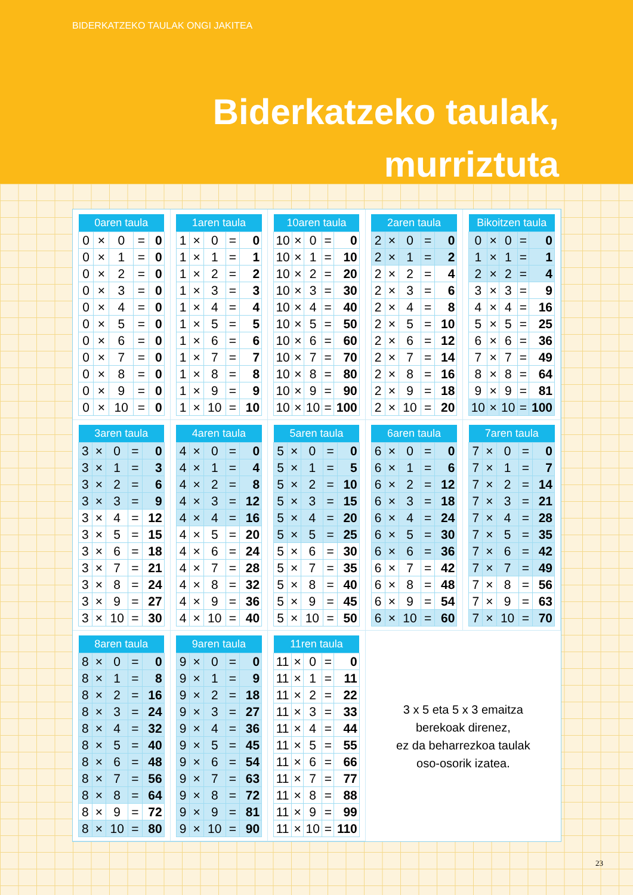BIDERKATZEKO TAULAK ONGI JAKITEA
Biderkatzeko taulak,
murriztuta
| 0aren taula | | | | |
| --- | --- | --- | --- | --- |
| 0 | × | 0 | = | 0 |
| 0 | × | 1 | = | 0 |
| 0 | × | 2 | = | 0 |
| 0 | × | 3 | = | 0 |
| 0 | × | 4 | = | 0 |
| 0 | × | 5 | = | 0 |
| 0 | × | 6 | = | 0 |
| 0 | × | 7 | = | 0 |
| 0 | × | 8 | = | 0 |
| 0 | × | 9 | = | 0 |
| 0 | × | 10 | = | 0 |
| 1aren taula | | | | |
| --- | --- | --- | --- | --- |
| 1 | × | 0 | = | 0 |
| 1 | × | 1 | = | 1 |
| 1 | × | 2 | = | 2 |
| 1 | × | 3 | = | 3 |
| 1 | × | 4 | = | 4 |
| 1 | × | 5 | = | 5 |
| 1 | × | 6 | = | 6 |
| 1 | × | 7 | = | 7 |
| 1 | × | 8 | = | 8 |
| 1 | × | 9 | = | 9 |
| 1 | × | 10 | = | 10 |
| 10aren taula | | | | |
| --- | --- | --- | --- | --- |
| 10 | × | 0 | = | 0 |
| 10 | × | 1 | = | 10 |
| 10 | × | 2 | = | 20 |
| 10 | × | 3 | = | 30 |
| 10 | × | 4 | = | 40 |
| 10 | × | 5 | = | 50 |
| 10 | × | 6 | = | 60 |
| 10 | × | 7 | = | 70 |
| 10 | × | 8 | = | 80 |
| 10 | × | 9 | = | 90 |
| 10 | × | 10 | = | 100 |
| 2aren taula | | | | |
| --- | --- | --- | --- | --- |
| 2 | × | 0 | = | 0 |
| 2 | × | 1 | = | 2 |
| 2 | × | 2 | = | 4 |
| 2 | × | 3 | = | 6 |
| 2 | × | 4 | = | 8 |
| 2 | × | 5 | = | 10 |
| 2 | × | 6 | = | 12 |
| 2 | × | 7 | = | 14 |
| 2 | × | 8 | = | 16 |
| 2 | × | 9 | = | 18 |
| 2 | × | 10 | = | 20 |
| Bikoitzen taula | | | | |
| --- | --- | --- | --- | --- |
| 0 | × | 0 | = | 0 |
| 1 | × | 1 | = | 1 |
| 2 | × | 2 | = | 4 |
| 3 | × | 3 | = | 9 |
| 4 | × | 4 | = | 16 |
| 5 | × | 5 | = | 25 |
| 6 | × | 6 | = | 36 |
| 7 | × | 7 | = | 49 |
| 8 | × | 8 | = | 64 |
| 9 | × | 9 | = | 81 |
| 10 | × | 10 | = | 100 |
| 3aren taula | | | | |
| --- | --- | --- | --- | --- |
| 3 | × | 0 | = | 0 |
| 3 | × | 1 | = | 3 |
| 3 | × | 2 | = | 6 |
| 3 | × | 3 | = | 9 |
| 3 | × | 4 | = | 12 |
| 3 | × | 5 | = | 15 |
| 3 | × | 6 | = | 18 |
| 3 | × | 7 | = | 21 |
| 3 | × | 8 | = | 24 |
| 3 | × | 9 | = | 27 |
| 3 | × | 10 | = | 30 |
| 4aren taula | | | | |
| --- | --- | --- | --- | --- |
| 4 | × | 0 | = | 0 |
| 4 | × | 1 | = | 4 |
| 4 | × | 2 | = | 8 |
| 4 | × | 3 | = | 12 |
| 4 | × | 4 | = | 16 |
| 4 | × | 5 | = | 20 |
| 4 | × | 6 | = | 24 |
| 4 | × | 7 | = | 28 |
| 4 | × | 8 | = | 32 |
| 4 | × | 9 | = | 36 |
| 4 | × | 10 | = | 40 |
| 5aren taula | | | | |
| --- | --- | --- | --- | --- |
| 5 | × | 0 | = | 0 |
| 5 | × | 1 | = | 5 |
| 5 | × | 2 | = | 10 |
| 5 | × | 3 | = | 15 |
| 5 | × | 4 | = | 20 |
| 5 | × | 5 | = | 25 |
| 5 | × | 6 | = | 30 |
| 5 | × | 7 | = | 35 |
| 5 | × | 8 | = | 40 |
| 5 | × | 9 | = | 45 |
| 5 | × | 10 | = | 50 |
| 6aren taula | | | | |
| --- | --- | --- | --- | --- |
| 6 | × | 0 | = | 0 |
| 6 | × | 1 | = | 6 |
| 6 | × | 2 | = | 12 |
| 6 | × | 3 | = | 18 |
| 6 | × | 4 | = | 24 |
| 6 | × | 5 | = | 30 |
| 6 | × | 6 | = | 36 |
| 6 | × | 7 | = | 42 |
| 6 | × | 8 | = | 48 |
| 6 | × | 9 | = | 54 |
| 6 | × | 10 | = | 60 |
| 7aren taula | | | | |
| --- | --- | --- | --- | --- |
| 7 | × | 0 | = | 0 |
| 7 | × | 1 | = | 7 |
| 7 | × | 2 | = | 14 |
| 7 | × | 3 | = | 21 |
| 7 | × | 4 | = | 28 |
| 7 | × | 5 | = | 35 |
| 7 | × | 6 | = | 42 |
| 7 | × | 7 | = | 49 |
| 7 | × | 8 | = | 56 |
| 7 | × | 9 | = | 63 |
| 7 | × | 10 | = | 70 |
| 8aren taula | | | | |
| --- | --- | --- | --- | --- |
| 8 | × | 0 | = | 0 |
| 8 | × | 1 | = | 8 |
| 8 | × | 2 | = | 16 |
| 8 | × | 3 | = | 24 |
| 8 | × | 4 | = | 32 |
| 8 | × | 5 | = | 40 |
| 8 | × | 6 | = | 48 |
| 8 | × | 7 | = | 56 |
| 8 | × | 8 | = | 64 |
| 8 | × | 9 | = | 72 |
| 8 | × | 10 | = | 80 |
| 9aren taula | | | | |
| --- | --- | --- | --- | --- |
| 9 | × | 0 | = | 0 |
| 9 | × | 1 | = | 9 |
| 9 | × | 2 | = | 18 |
| 9 | × | 3 | = | 27 |
| 9 | × | 4 | = | 36 |
| 9 | × | 5 | = | 45 |
| 9 | × | 6 | = | 54 |
| 9 | × | 7 | = | 63 |
| 9 | × | 8 | = | 72 |
| 9 | × | 9 | = | 81 |
| 9 | × | 10 | = | 90 |
| 11ren taula | | | | |
| --- | --- | --- | --- | --- |
| 11 | × | 0 | = | 0 |
| 11 | × | 1 | = | 11 |
| 11 | × | 2 | = | 22 |
| 11 | × | 3 | = | 33 |
| 11 | × | 4 | = | 44 |
| 11 | × | 5 | = | 55 |
| 11 | × | 6 | = | 66 |
| 11 | × | 7 | = | 77 |
| 11 | × | 8 | = | 88 |
| 11 | × | 9 | = | 99 |
| 11 | × | 10 | = | 110 |
3 x 5 eta 5 x 3 emaitza
berekoak direnez,
ez da beharrezkoa taulak
oso-osorik izatea.
23